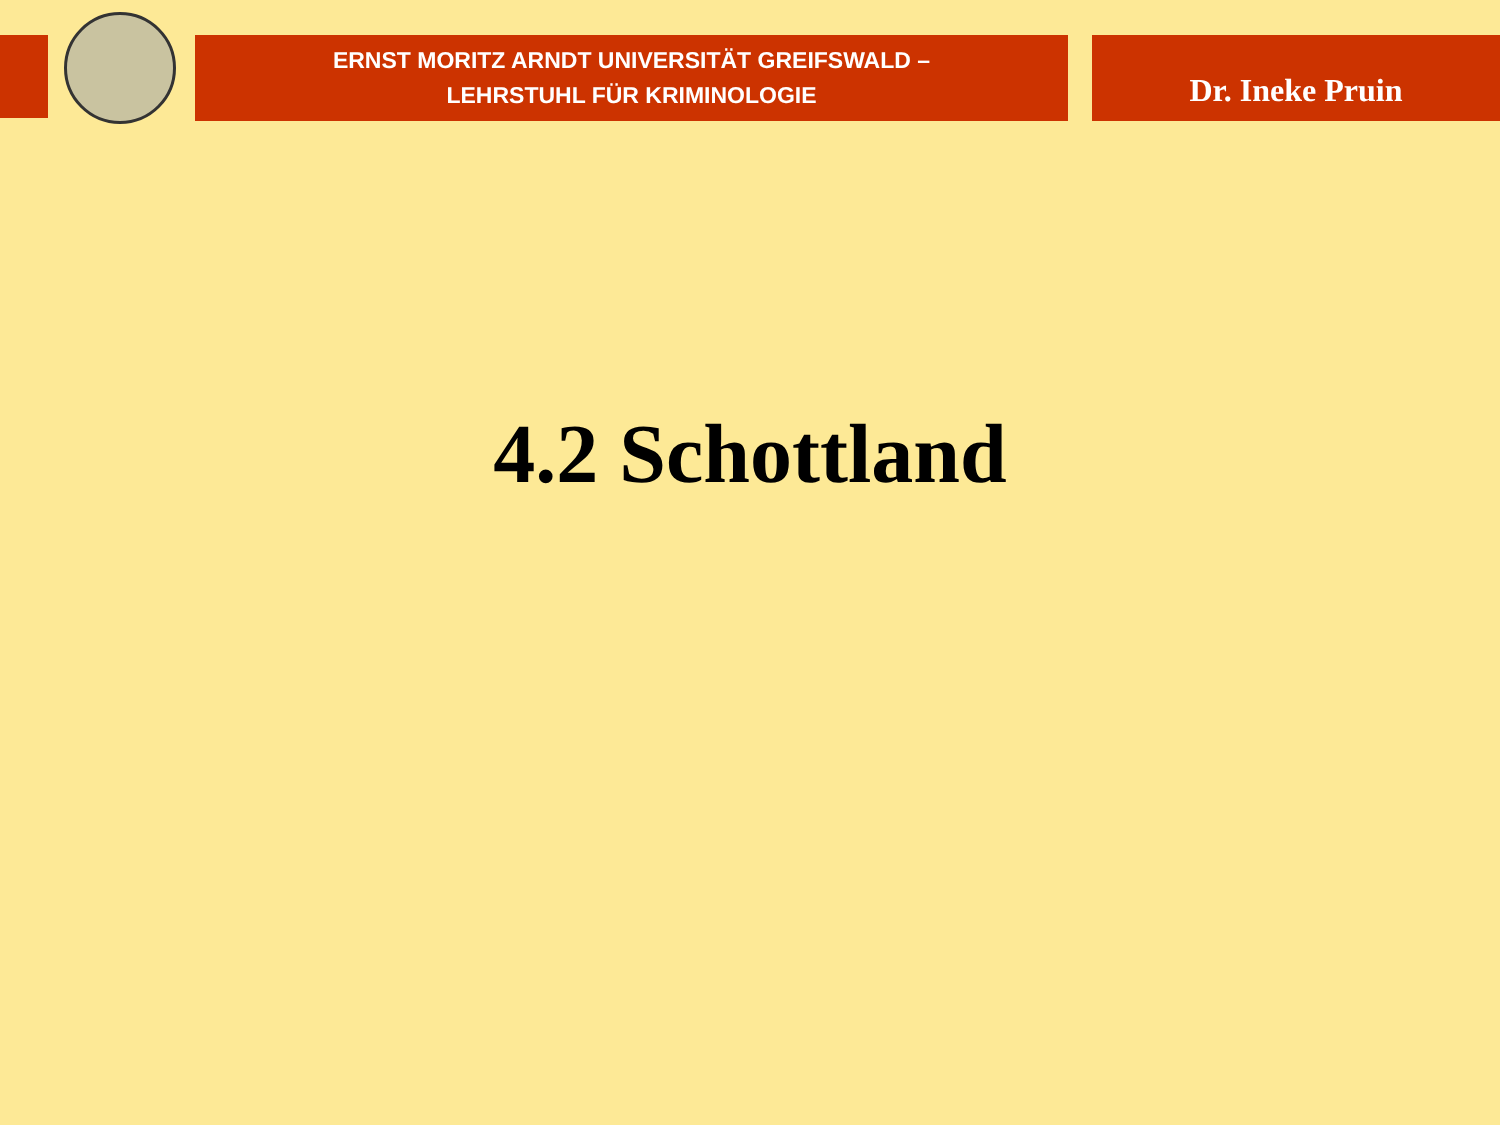ERNST MORITZ ARNDT UNIVERSITÄT GREIFSWALD –
LEHRSTUHL FÜR KRIMINOLOGIE
Dr. Ineke Pruin
4.2 Schottland